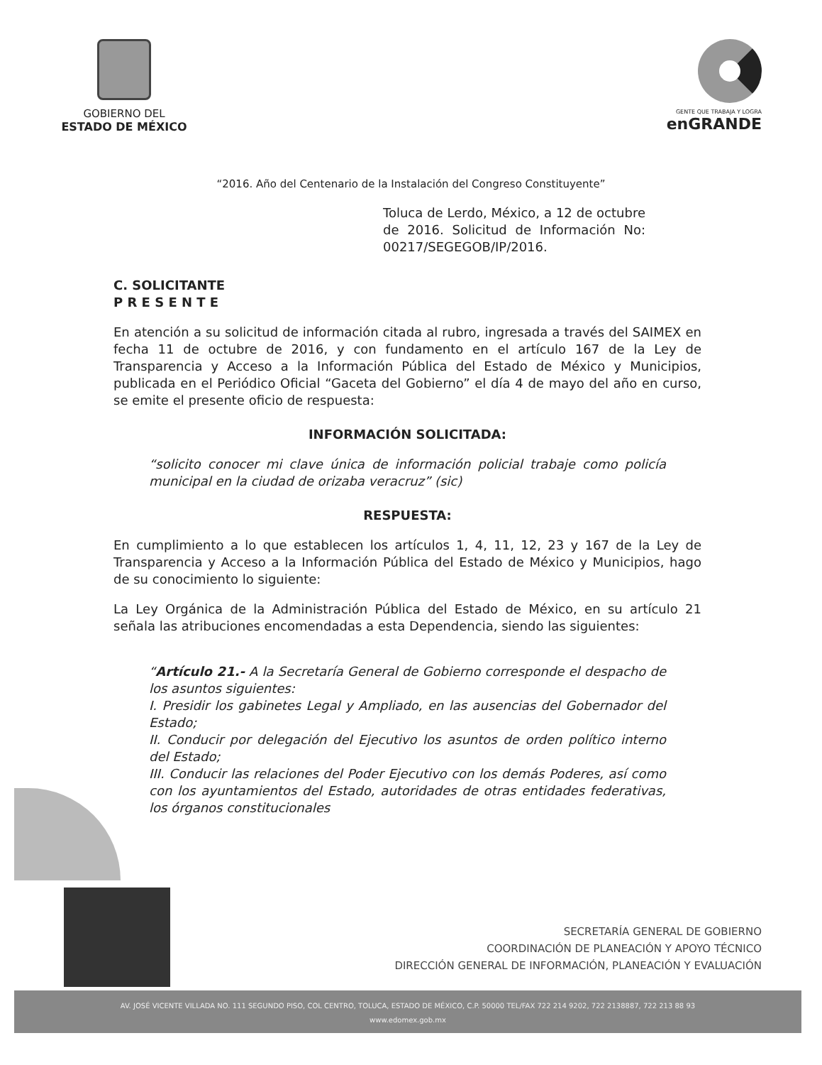GOBIERNO DEL
ESTADO DE MÉXICO
GENTE QUE TRABAJA Y LOGRA
enGRANDE
“2016. Año del Centenario de la Instalación del Congreso Constituyente”
Toluca de Lerdo, México, a 12 de octubre de 2016. Solicitud de Información No: 00217/SEGEGOB/IP/2016.
C. SOLICITANTE
P R E S E N T E
En atención a su solicitud de información citada al rubro, ingresada a través del SAIMEX en fecha 11 de octubre de 2016, y con fundamento en el artículo 167 de la Ley de Transparencia y Acceso a la Información Pública del Estado de México y Municipios, publicada en el Periódico Oficial “Gaceta del Gobierno” el día 4 de mayo del año en curso, se emite el presente oficio de respuesta:
INFORMACIÓN SOLICITADA:
“solicito conocer mi clave única de información policial trabaje como policía municipal en la ciudad de orizaba veracruz” (sic)
RESPUESTA:
En cumplimiento a lo que establecen los artículos 1, 4, 11, 12, 23 y 167 de la Ley de Transparencia y Acceso a la Información Pública del Estado de México y Municipios, hago de su conocimiento lo siguiente:
La Ley Orgánica de la Administración Pública del Estado de México, en su artículo 21 señala las atribuciones encomendadas a esta Dependencia, siendo las siguientes:
“Artículo 21.- A la Secretaría General de Gobierno corresponde el despacho de los asuntos siguientes:
I. Presidir los gabinetes Legal y Ampliado, en las ausencias del Gobernador del Estado;
II. Conducir por delegación del Ejecutivo los asuntos de orden político interno del Estado;
III. Conducir las relaciones del Poder Ejecutivo con los demás Poderes, así como con los ayuntamientos del Estado, autoridades de otras entidades federativas, los órganos constitucionales
SECRETARÍA GENERAL DE GOBIERNO
COORDINACIÓN DE PLANEACIÓN Y APOYO TÉCNICO
DIRECCIÓN GENERAL DE INFORMACIÓN, PLANEACIÓN Y EVALUACIÓN
AV. JOSÉ VICENTE VILLADA NO. 111 SEGUNDO PISO, COL CENTRO, TOLUCA, ESTADO DE MÉXICO, C.P. 50000 TEL/FAX 722 214 9202, 722 2138887, 722 213 88 93
www.edomex.gob.mx